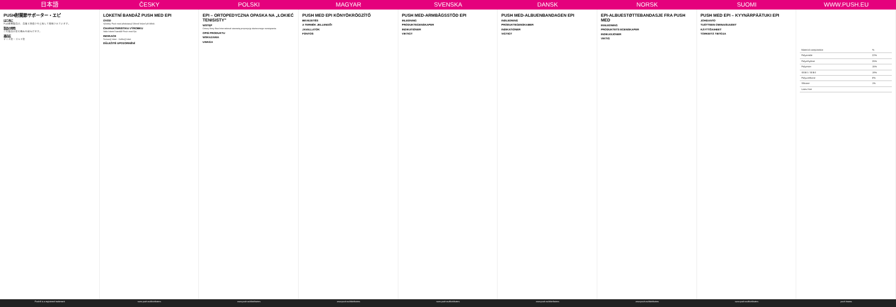日本語 ČESKY POLSKI MAGYAR SVENSKA DANSK NORSK SUOMI WWW.PUSH.EU
PUSH肘関節サポーター・エピ
はじめに
Push医療製品は、品質と快適さを重視して開発されています。
製品の特性
この製品は肘の痛みを和らげます。
適応症
テニス肘・ゴルフ肘
LOKETNÍ BANDÁŽ PUSH MED EPI
ÚVOD
Výrobky Push med představují účinné řešení při léčbě.
CHARAKTERISTIKA VÝROBKU
Vaše loketní bandáž Push med Epi.
INDIKACE
Tenisový loket · Golfový loket
DŮLEŽITÉ UPOZORNĚNÍ
EPI – ORTOPEDYCZNA OPASKA NA „ŁOKIEĆ TENISISTY"
WSTĘP
Ortezy firmy Nea International stanowią propozycję skutecznego rozwiązania.
OPIS PRODUKTU
WSKAZANIA
UWAGA
PUSH MED EPI KÖNYÖKRÖGZÍTŐ
BEVEZETÉS
A TERMÉK JELLEMZŐI
JAVALLATOK
FONTOS
PUSH MED-ARMBÅGSSTÖD EPI
INLEDNING
PRODUKTEGENSKAPER
INDIKATIONER
VIKTIGT
PUSH MED-ALBUENBANDAGEN EPI
INDLEDNING
PRODUKTEGENSKABER
INDIKATIONER
VIGTIGT
EPI-ALBUESTØTTEBANDASJE FRA PUSH MED
INNLEDNING
PRODUKTETS EGENSKAPER
INDIKASJONER
VIKTIG
PUSH MED EPI – KYYNÄRPÄÄTUKI EPI
JOHDANTO
TUOTTEEN OMINAISUUDET
KÄYTTÖAIHEET
TÄRKEITÄ TIETOJA
| Material composition | % |
| Polyamide | 22% |
| Polyethylene | 25% |
| Polyester | 15% |
| SEBS / SEBS | 19% |
| Polyurethane | 8% |
| Silicone | 1% |
| Latex free | |
Push® is a registered trademark
www.push.eu/distributors www.push.eu/distributors www.push.eu/distributors www.push.eu/distributors www.push.eu/distributors www.push.eu/distributors www.push.eu/distributors push braces